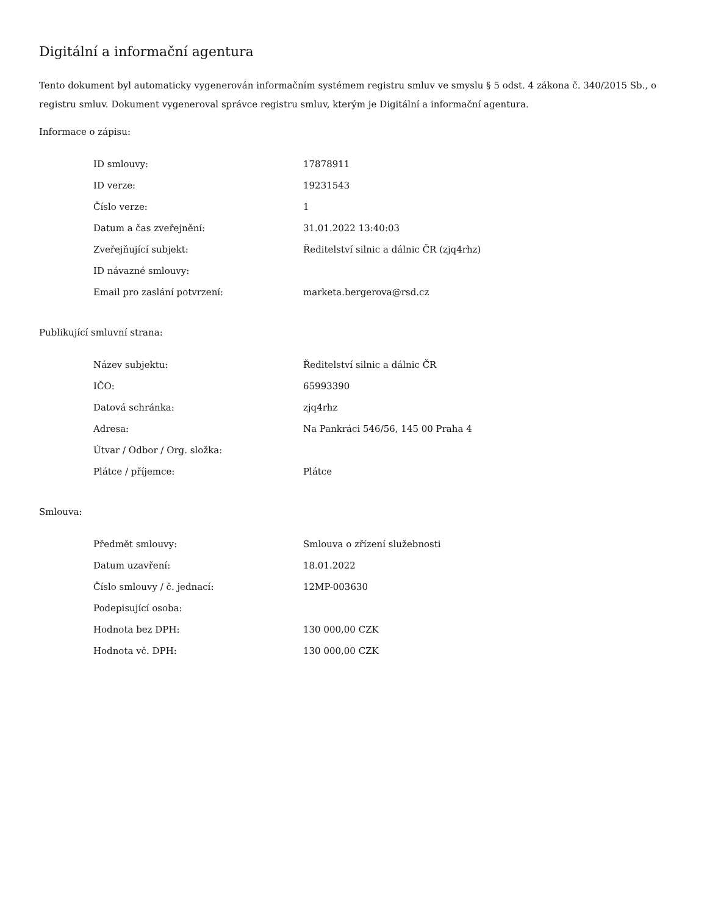Digitální a informační agentura
Tento dokument byl automaticky vygenerován informačním systémem registru smluv ve smyslu § 5 odst. 4 zákona č. 340/2015 Sb., o registru smluv. Dokument vygeneroval správce registru smluv, kterým je Digitální a informační agentura.
Informace o zápisu:
| ID smlouvy: | 17878911 |
| ID verze: | 19231543 |
| Číslo verze: | 1 |
| Datum a čas zveřejnění: | 31.01.2022 13:40:03 |
| Zveřejňující subjekt: | Ředitelství silnic a dálnic ČR (zjq4rhz) |
| ID návazné smlouvy: | |
| Email pro zaslání potvrzení: | marketa.bergerova@rsd.cz |
Publikující smluvní strana:
| Název subjektu: | Ředitelství silnic a dálnic ČR |
| IČO: | 65993390 |
| Datová schránka: | zjq4rhz |
| Adresa: | Na Pankráci 546/56, 145 00 Praha 4 |
| Útvar / Odbor / Org. složka: | |
| Plátce / příjemce: | Plátce |
Smlouva:
| Předmět smlouvy: | Smlouva o zřízení služebnosti |
| Datum uzavření: | 18.01.2022 |
| Číslo smlouvy / č. jednací: | 12MP-003630 |
| Podepisující osoba: | |
| Hodnota bez DPH: | 130 000,00 CZK |
| Hodnota vč. DPH: | 130 000,00 CZK |